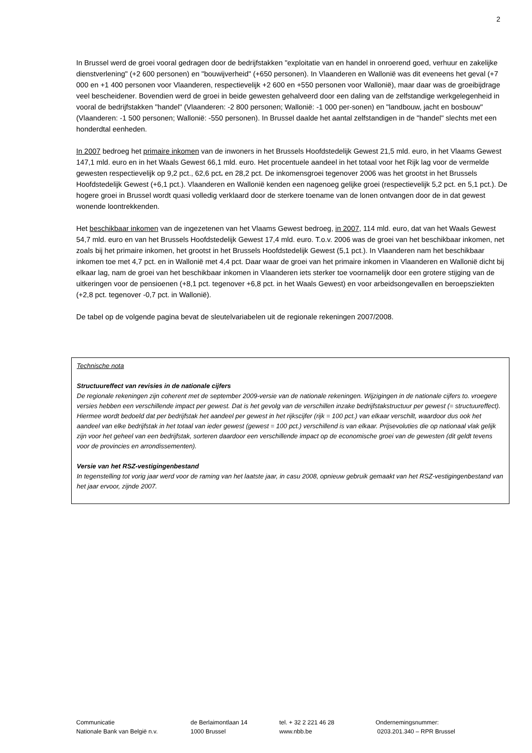2
In Brussel werd de groei vooral gedragen door de bedrijfstakken "exploitatie van en handel in onroerend goed, verhuur en zakelijke dienstverlening" (+2 600 personen) en "bouwijverheid" (+650 personen). In Vlaanderen en Wallonië was dit eveneens het geval (+7 000 en +1 400 personen voor Vlaanderen, respectievelijk +2 600 en +550 personen voor Wallonië), maar daar was de groeibijdrage veel bescheidener. Bovendien werd de groei in beide gewesten gehalveerd door een daling van de zelfstandige werkgelegenheid in vooral de bedrijfstakken "handel" (Vlaanderen: -2 800 personen; Wallonië: -1 000 per-sonen) en "landbouw, jacht en bosbouw" (Vlaanderen: -1 500 personen; Wallonië: -550 personen). In Brussel daalde het aantal zelfstandigen in de "handel" slechts met een honderdtal eenheden.
In 2007 bedroeg het primaire inkomen van de inwoners in het Brussels Hoofdstedelijk Gewest 21,5 mld. euro, in het Vlaams Gewest 147,1 mld. euro en in het Waals Gewest 66,1 mld. euro. Het procentuele aandeel in het totaal voor het Rijk lag voor de vermelde gewesten respectievelijk op 9,2 pct., 62,6 pct. en 28,2 pct. De inkomensgroei tegenover 2006 was het grootst in het Brussels Hoofdstedelijk Gewest (+6,1 pct.). Vlaanderen en Wallonië kenden een nagenoeg gelijke groei (respectievelijk 5,2 pct. en 5,1 pct.). De hogere groei in Brussel wordt quasi volledig verklaard door de sterkere toename van de lonen ontvangen door de in dat gewest wonende loontrekkenden.
Het beschikbaar inkomen van de ingezetenen van het Vlaams Gewest bedroeg, in 2007, 114 mld. euro, dat van het Waals Gewest 54,7 mld. euro en van het Brussels Hoofdstedelijk Gewest 17,4 mld. euro. T.o.v. 2006 was de groei van het beschikbaar inkomen, net zoals bij het primaire inkomen, het grootst in het Brussels Hoofdstedelijk Gewest (5,1 pct.). In Vlaanderen nam het beschikbaar inkomen toe met 4,7 pct. en in Wallonië met 4,4 pct. Daar waar de groei van het primaire inkomen in Vlaanderen en Wallonië dicht bij elkaar lag, nam de groei van het beschikbaar inkomen in Vlaanderen iets sterker toe voornamelijk door een grotere stijging van de uitkeringen voor de pensioenen (+8,1 pct. tegenover +6,8 pct. in het Waals Gewest) en voor arbeidsongevallen en beroepsziekten (+2,8 pct. tegenover -0,7 pct. in Wallonië).
De tabel op de volgende pagina bevat de sleutelvariabelen uit de regionale rekeningen 2007/2008.
Technische nota
Structuureffect van revisies in de nationale cijfers
De regionale rekeningen zijn coherent met de september 2009-versie van de nationale rekeningen. Wijzigingen in de nationale cijfers to. vroegere versies hebben een verschillende impact per gewest. Dat is het gevolg van de verschillen inzake bedrijfstakstructuur per gewest (= structuureffect). Hiermee wordt bedoeld dat per bedrijfstak het aandeel per gewest in het rijkscijfer (rijk = 100 pct.) van elkaar verschilt, waardoor dus ook het aandeel van elke bedrijfstak in het totaal van ieder gewest (gewest = 100 pct.) verschillend is van elkaar. Prijsevoluties die op nationaal vlak gelijk zijn voor het geheel van een bedrijfstak, sorteren daardoor een verschillende impact op de economische groei van de gewesten (dit geldt tevens voor de provincies en arrondissementen).
Versie van het RSZ-vestigingenbestand
In tegenstelling tot vorig jaar werd voor de raming van het laatste jaar, in casu 2008, opnieuw gebruik gemaakt van het RSZ-vestigingenbestand van het jaar ervoor, zijnde 2007.
Communicatie
Nationale Bank van België n.v.
de Berlaimontlaan 14
1000 Brussel
tel. + 32 2 221 46 28
www.nbb.be
Ondernemingsnummer:
0203.201.340 – RPR Brussel